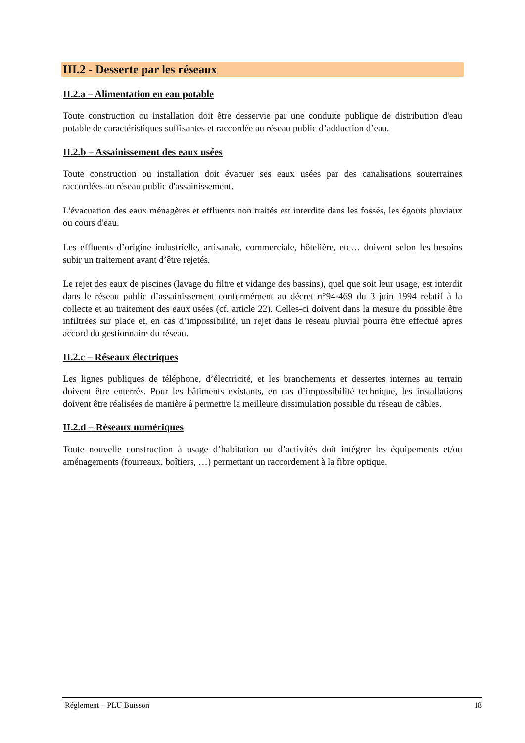III.2 - Desserte par les réseaux
II.2.a – Alimentation en eau potable
Toute construction ou installation doit être desservie par une conduite publique de distribution d'eau potable de caractéristiques suffisantes et raccordée au réseau public d’adduction d’eau.
II.2.b – Assainissement des eaux usées
Toute construction ou installation doit évacuer ses eaux usées par des canalisations souterraines raccordées au réseau public d'assainissement.
L'évacuation des eaux ménagères et effluents non traités est interdite dans les fossés, les égouts pluviaux ou cours d'eau.
Les effluents d’origine industrielle, artisanale, commerciale, hôtelière, etc… doivent selon les besoins subir un traitement avant d’être rejetés.
Le rejet des eaux de piscines (lavage du filtre et vidange des bassins), quel que soit leur usage, est interdit dans le réseau public d’assainissement conformément au décret n°94-469 du 3 juin 1994 relatif à la collecte et au traitement des eaux usées (cf. article 22). Celles-ci doivent dans la mesure du possible être infiltrées sur place et, en cas d’impossibilité, un rejet dans le réseau pluvial pourra être effectué après accord du gestionnaire du réseau.
II.2.c – Réseaux électriques
Les lignes publiques de téléphone, d’électricité, et les branchements et dessertes internes au terrain doivent être enterrés. Pour les bâtiments existants, en cas d’impossibilité technique, les installations doivent être réalisées de manière à permettre la meilleure dissimulation possible du réseau de câbles.
II.2.d – Réseaux numériques
Toute nouvelle construction à usage d’habitation ou d’activités doit intégrer les équipements et/ou aménagements (fourreaux, boîtiers, …) permettant un raccordement à la fibre optique.
Réglement – PLU Buisson 18